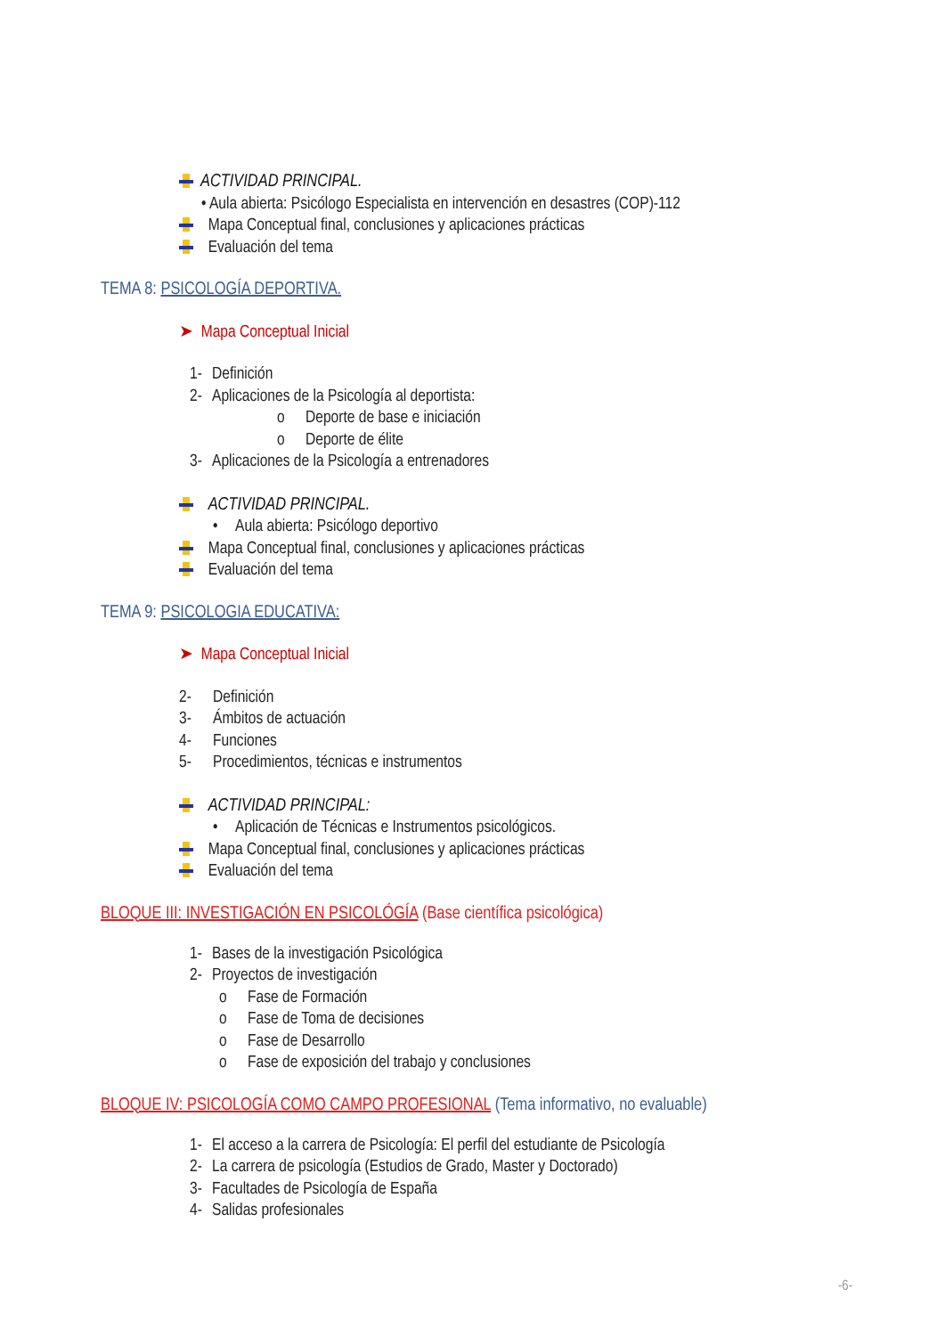ACTIVIDAD PRINCIPAL.
• Aula abierta: Psicólogo Especialista en intervención en desastres (COP)-112
Mapa Conceptual final, conclusiones y aplicaciones prácticas
Evaluación del tema
TEMA 8: PSICOLOGÍA DEPORTIVA.
➤ Mapa Conceptual Inicial
1- Definición
2- Aplicaciones de la Psicología al deportista:
o Deporte de base e iniciación
o Deporte de élite
3- Aplicaciones de la Psicología a entrenadores
ACTIVIDAD PRINCIPAL.
• Aula abierta: Psicólogo deportivo
Mapa Conceptual final, conclusiones y aplicaciones prácticas
Evaluación del tema
TEMA 9: PSICOLOGIA EDUCATIVA:
➤ Mapa Conceptual Inicial
2- Definición
3- Ámbitos de actuación
4- Funciones
5- Procedimientos, técnicas e instrumentos
ACTIVIDAD PRINCIPAL:
• Aplicación de Técnicas e Instrumentos psicológicos.
Mapa Conceptual final, conclusiones y aplicaciones prácticas
Evaluación del tema
BLOQUE III: INVESTIGACIÓN EN PSICOLÓGÍA (Base científica psicológica)
1- Bases de la investigación Psicológica
2- Proyectos de investigación
o Fase de Formación
o Fase de Toma de decisiones
o Fase de Desarrollo
o Fase de exposición del trabajo y conclusiones
BLOQUE IV: PSICOLOGÍA COMO CAMPO PROFESIONAL (Tema informativo, no evaluable)
1- El acceso a la carrera de Psicología: El perfil del estudiante de Psicología
2- La carrera de psicología (Estudios de Grado, Master y Doctorado)
3- Facultades de Psicología de España
4- Salidas profesionales
-6-